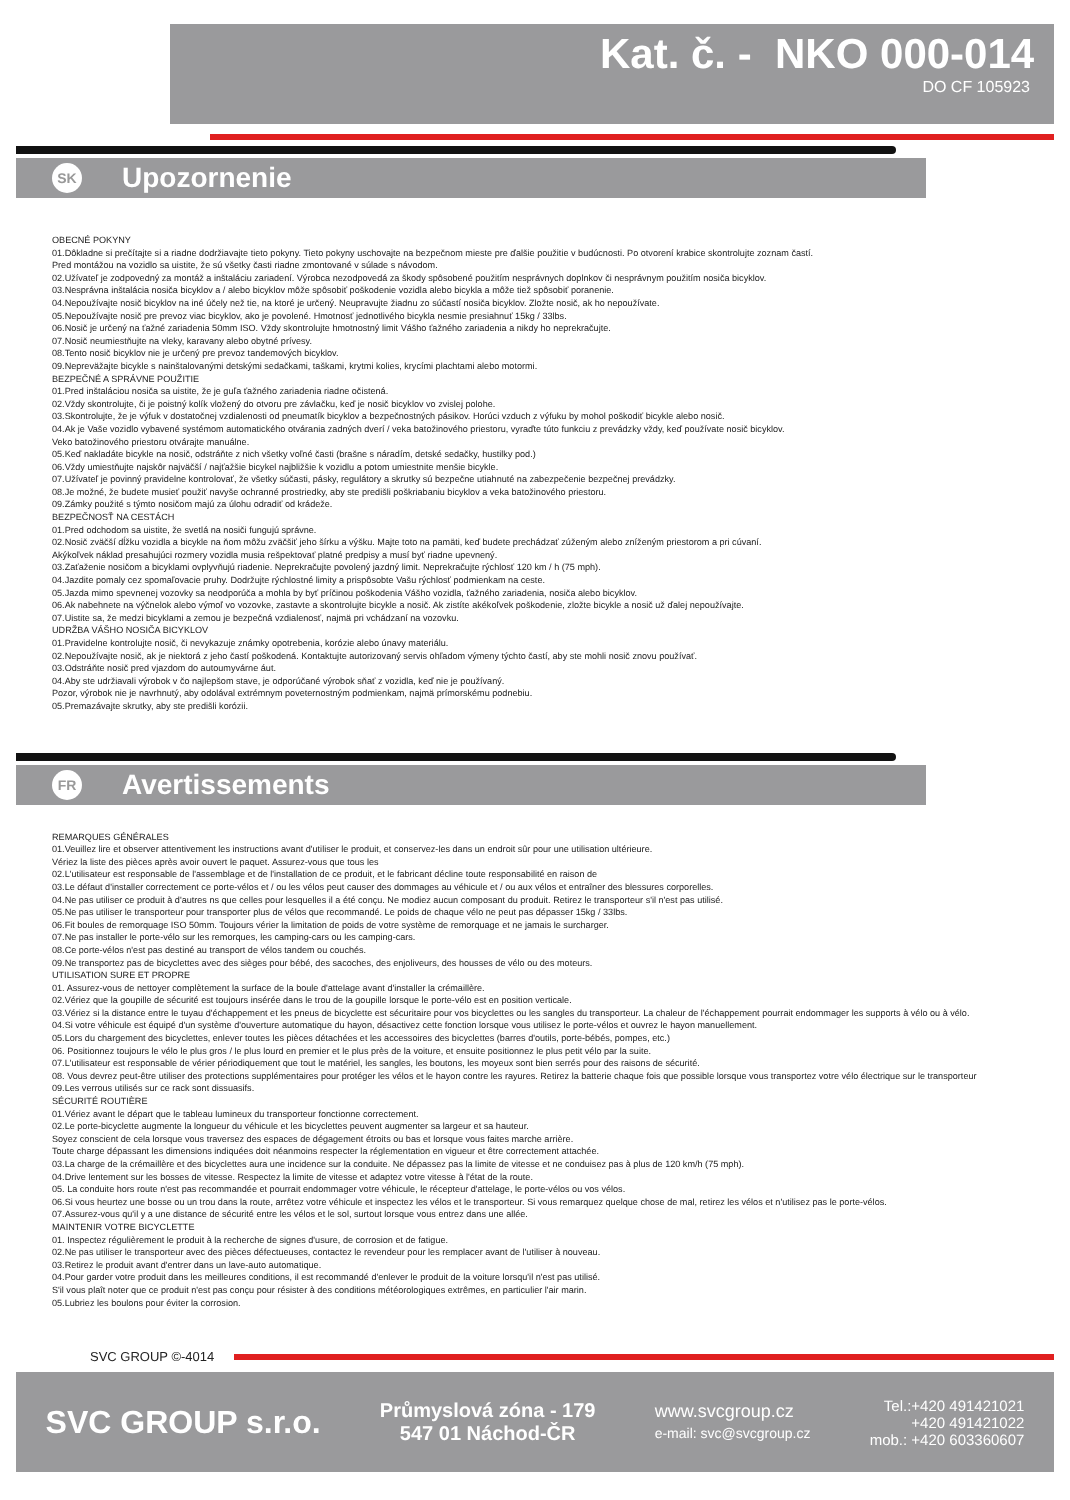Kat. č. - NKO 000-014
DO CF 105923
SK Upozornenie
OBECNÉ POKYNY
01.Dôkladne si prečítajte si a riadne dodržiavajte tieto pokyny. Tieto pokyny uschovajte na bezpečnom mieste pre ďalšie použitie v budúcnosti. Po otvorení krabice skontrolujte zoznam častí.
Pred montážou na vozidlo sa uistite, že sú všetky časti riadne zmontované v súlade s návodom.
02.Užívateľ je zodpovedný za montáž a inštaláciu zariadení. Výrobca nezodpovedá za škody spôsobené použitím nesprávnych doplnkov či nesprávnym použitím nosiča bicyklov.
03.Nesprávna inštalácia nosiča bicyklov a / alebo bicyklov môže spôsobiť poškodenie vozidla alebo bicykla a môže tiež spôsobiť poranenie.
04.Nepoužívajte nosič bicyklov na iné účely než tie, na ktoré je určený. Neupravujte žiadnu zo súčastí nosiča bicyklov. Zložte nosič, ak ho nepoužívate.
05.Nepoužívajte nosič pre prevoz viac bicyklov, ako je povolené. Hmotnosť jednotlivého bicykla nesmie presiahnuť 15kg / 33lbs.
06.Nosič je určený na ťažné zariadenia 50mm ISO. Vždy skontrolujte hmotnostný limit Vášho ťažného zariadenia a nikdy ho neprekračujte.
07.Nosič neumiestňujte na vleky, karavany alebo obytné prívesy.
08.Tento nosič bicyklov nie je určený pre prevoz tandemových bicyklov.
09.Nepreväžajte bicykle s nainštalovanými detskými sedačkami, taškami, krytmi kolies, krycími plachtami alebo motormi.
BEZPEČNÉ A SPRÁVNE POUŽITIE
01.Pred inštaláciou nosiča sa uistite, že je guľa ťažného zariadenia riadne očistená.
02.Vždy skontrolujte, či je poistný kolík vložený do otvoru pre závlačku, keď je nosič bicyklov vo zvislej polohe.
03.Skontrolujte, že je výfuk v dostatočnej vzdialenosti od pneumatík bicyklov a bezpečnostných pásikov. Horúci vzduch z výfuku by mohol poškodiť bicykle alebo nosič.
04.Ak je Vaše vozidlo vybavené systémom automatického otvárania zadných dverí / veka batožinového priestoru, vyraďte túto funkciu z prevádzky vždy, keď používate nosič bicyklov.
Veko batožinového priestoru otvárajte manuálne.
05.Keď nakladáte bicykle na nosič, odstráňte z nich všetky voľné časti (brašne s náradím, detské sedačky, hustilky pod.)
06.Vždy umiestňujte najskôr najväčší / najťažšie bicykel najbližšie k vozidlu a potom umiestnite menšie bicykle.
07.Užívateľ je povinný pravidelne kontrolovať, že všetky súčasti, pásky, regulátory a skrutky sú bezpečne utiahnuté na zabezpečenie bezpečnej prevádzky.
08.Je možné, že budete musieť použiť navyše ochranné prostriedky, aby ste predišli poškriabaniu bicyklov a veka batožinového priestoru.
09.Zámky použité s týmto nosičom majú za úlohu odradiť od krádeže.
BEZPEČNOSŤ NA CESTÁCH
01.Pred odchodom sa uistite, že svetlá na nosiči fungujú správne.
02.Nosič zväčší dĺžku vozidla a bicykle na ňom môžu zväčšiť jeho šírku a výšku. Majte toto na pamäti, keď budete prechádzať zúženým alebo zníženým priestorom a pri cúvaní.
Akýkoľvek náklad presahujúci rozmery vozidla musia rešpektovať platné predpisy a musí byť riadne upevnený.
03.Zaťaženie nosičom a bicyklami ovplyvňujú riadenie. Neprekračujte povolený jazdný limit. Neprekračujte rýchlosť 120 km / h (75 mph).
04.Jazdite pomaly cez spomaľovacie pruhy. Dodržujte rýchlostné limity a prispôsobte Vašu rýchlosť podmienkam na ceste.
05.Jazda mimo spevnenej vozovky sa neodporúča a mohla by byť príčinou poškodenia Vášho vozidla, ťažného zariadenia, nosiča alebo bicyklov.
06.Ak nabehnete na výčnelok alebo výmoľ vo vozovke, zastavte a skontrolujte bicykle a nosič. Ak zistíte akékoľvek poškodenie, zložte bicykle a nosič už ďalej nepoužívajte.
07.Uistite sa, že medzi bicyklami a zemou je bezpečná vzdialenosť, najmä pri vchádzaní na vozovku.
UDRŽBA VÁŠHO NOSIČA BICYKLOV
01.Pravidelne kontrolujte nosič, či nevykazuje známky opotrebenia, korózie alebo únavy materiálu.
02.Nepoužívajte nosič, ak je niektorá z jeho častí poškodená. Kontaktujte autorizovaný servis ohľadom výmeny týchto častí, aby ste mohli nosič znovu používať.
03.Odstráňte nosič pred vjazdom do autoumyvárne áut.
04.Aby ste udržiavali výrobok v čo najlepšom stave, je odporúčané výrobok sňať z vozidla, keď nie je používaný.
Pozor, výrobok nie je navrhnutý, aby odolával extrémnym poveternostným podmienkam, najmä prímorskému podnebiu.
05.Premazávajte skrutky, aby ste predišli korózii.
FR Avertissements
REMARQUES GÉNÉRALES
01.Veuillez lire et observer attentivement les instructions avant d'utiliser le produit, et conservez-les dans un endroit sûr pour une utilisation ultérieure.
Vériez la liste des pièces après avoir ouvert le paquet. Assurez-vous que tous les
02.L'utilisateur est responsable de l'assemblage et de l'installation de ce produit, et le fabricant décline toute responsabilité en raison de
03.Le défaut d'installer correctement ce porte-vélos et / ou les vélos peut causer des dommages au véhicule et / ou aux vélos et entraîner des blessures corporelles.
04.Ne pas utiliser ce produit à d'autres ns que celles pour lesquelles il a été conçu. Ne modiez aucun composant du produit. Retirez le transporteur s'il n'est pas utilisé.
05.Ne pas utiliser le transporteur pour transporter plus de vélos que recommandé. Le poids de chaque vélo ne peut pas dépasser 15kg / 33lbs.
06.Fit boules de remorquage ISO 50mm. Toujours vérier la limitation de poids de votre système de remorquage et ne jamais le surcharger.
07.Ne pas installer le porte-vélo sur les remorques, les camping-cars ou les camping-cars.
08.Ce porte-vélos n'est pas destiné au transport de vélos tandem ou couchés.
09.Ne transportez pas de bicyclettes avec des sièges pour bébé, des sacoches, des enjoliveurs, des housses de vélo ou des moteurs.
UTILISATION SURE ET PROPRE
01. Assurez-vous de nettoyer complètement la surface de la boule d'attelage avant d'installer la crémaillère.
02.Vériez que la goupille de sécurité est toujours insérée dans le trou de la goupille lorsque le porte-vélo est en position verticale.
03.Vériez si la distance entre le tuyau d'échappement et les pneus de bicyclette est sécuritaire pour vos bicyclettes ou les sangles du transporteur. La chaleur de l'échappement pourrait endommager les supports à vélo ou à vélo.
04.Si votre véhicule est équipé d'un système d'ouverture automatique du hayon, désactivez cette fonction lorsque vous utilisez le porte-vélos et ouvrez le hayon manuellement.
05.Lors du chargement des bicyclettes, enlever toutes les pièces détachées et les accessoires des bicyclettes (barres d'outils, porte-bébés, pompes, etc.)
06. Positionnez toujours le vélo le plus gros / le plus lourd en premier et le plus près de la voiture, et ensuite positionnez le plus petit vélo par la suite.
07.L'utilisateur est responsable de vérier périodiquement que tout le matériel, les sangles, les boutons, les moyeux sont bien serrés pour des raisons de sécurité.
08. Vous devrez peut-être utiliser des protections supplémentaires pour protéger les vélos et le hayon contre les rayures. Retirez la batterie chaque fois que possible lorsque vous transportez votre vélo électrique sur le transporteur
09.Les verrous utilisés sur ce rack sont dissuasifs.
SÉCURITÉ ROUTIÈRE
01.Vériez avant le départ que le tableau lumineux du transporteur fonctionne correctement.
02.Le porte-bicyclette augmente la longueur du véhicule et les bicyclettes peuvent augmenter sa largeur et sa hauteur.
Soyez conscient de cela lorsque vous traversez des espaces de dégagement étroits ou bas et lorsque vous faites marche arrière.
Toute charge dépassant les dimensions indiquées doit néanmoins respecter la réglementation en vigueur et être correctement attachée.
03.La charge de la crémaillère et des bicyclettes aura une incidence sur la conduite. Ne dépassez pas la limite de vitesse et ne conduisez pas à plus de 120 km/h (75 mph).
04.Drive lentement sur les bosses de vitesse. Respectez la limite de vitesse et adaptez votre vitesse à l'état de la route.
05. La conduite hors route n'est pas recommandée et pourrait endommager votre véhicule, le récepteur d'attelage, le porte-vélos ou vos vélos.
06.Si vous heurtez une bosse ou un trou dans la route, arrêtez votre véhicule et inspectez les vélos et le transporteur. Si vous remarquez quelque chose de mal, retirez les vélos et n'utilisez pas le porte-vélos.
07.Assurez-vous qu'il y a une distance de sécurité entre les vélos et le sol, surtout lorsque vous entrez dans une allée.
MAINTENIR VOTRE BICYCLETTE
01. Inspectez régulièrement le produit à la recherche de signes d'usure, de corrosion et de fatigue.
02.Ne pas utiliser le transporteur avec des pièces défectueuses, contactez le revendeur pour les remplacer avant de l'utiliser à nouveau.
03.Retirez le produit avant d'entrer dans un lave-auto automatique.
04.Pour garder votre produit dans les meilleures conditions, il est recommandé d'enlever le produit de la voiture lorsqu'il n'est pas utilisé.
S'il vous plaît noter que ce produit n'est pas conçu pour résister à des conditions météorologiques extrêmes, en particulier l'air marin.
05.Lubriez les boulons pour éviter la corrosion.
SVC GROUP ©-4014
SVC GROUP s.r.o.
Průmyslová zóna - 179
547 01 Náchod-ČR
www.svcgroup.cz
e-mail: svc@svcgroup.cz
Tel.:+420 491421021
+420 491421022
mob.: +420 603360607